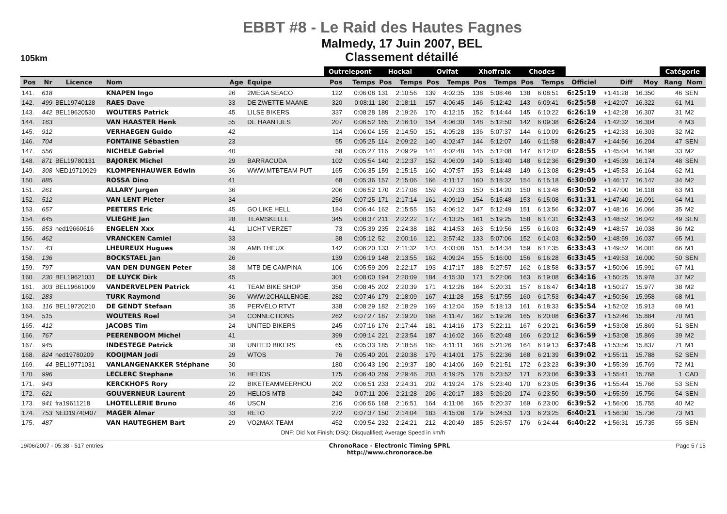EBBT #8 - Le Raid des Hautes Fagnes
105km
Malmedy, 17 Juin 2007, BEL
Classement détaillé
| | | | | | | Outrelepont | | Hockai | | Ovifat | | Xhoffraix | | Chodes | | | | | Catégorie | |
| --- | --- | --- | --- | --- | --- | --- | --- | --- | --- | --- | --- | --- | --- | --- | --- | --- | --- | --- | --- | --- |
| Pos | Nr | Licence | Nom | Age | Equipe | Pos | Temps | Pos | Temps | Pos | Temps | Pos | Temps | Pos | Temps | Officiel | Diff | Moy | Rang | Nom |
| 141. | 618 | | KNAPEN Ingo | 26 | 2MEGA SEACO | 122 | 0:06:08 | 131 | 2:10:56 | 139 | 4:02:35 | 138 | 5:08:46 | 138 | 6:08:51 | 6:25:19 | +1:41:28 | 16.350 | 46 | SEN |
| 142. | 499 | BEL19740128 | RAES Dave | 33 | DE ZWETTE MAANE | 320 | 0:08:11 | 180 | 2:18:11 | 157 | 4:06:45 | 146 | 5:12:42 | 143 | 6:09:41 | 6:25:58 | +1:42:07 | 16.322 | 61 | M1 |
| 143. | 442 | BEL19620530 | WOUTERS Patrick | 45 | LILSE BIKERS | 337 | 0:08:28 | 189 | 2:19:26 | 170 | 4:12:15 | 152 | 5:14:44 | 145 | 6:10:22 | 6:26:19 | +1:42:28 | 16.307 | 31 | M2 |
| 144. | 163 | | VAN HAASTER Henk | 55 | DE HAANTJES | 207 | 0:06:52 | 165 | 2:16:10 | 154 | 4:06:30 | 148 | 5:12:50 | 142 | 6:09:38 | 6:26:24 | +1:42:32 | 16.304 | 4 | M3 |
| 145. | 912 | | VERHAEGEN Guido | 42 | | 114 | 0:06:04 | 155 | 2:14:50 | 151 | 4:05:28 | 136 | 5:07:37 | 144 | 6:10:09 | 6:26:25 | +1:42:33 | 16.303 | 32 | M2 |
| 146. | 704 | | FONTAINE Sébastien | 23 | | 55 | 0:05:25 | 114 | 2:09:22 | 140 | 4:02:47 | 144 | 5:12:07 | 146 | 6:11:58 | 6:28:47 | +1:44:56 | 16.204 | 47 | SEN |
| 147. | 556 | | NICHELE Gabriel | 40 | | 58 | 0:05:27 | 116 | 2:09:29 | 141 | 4:02:48 | 145 | 5:12:08 | 147 | 6:12:02 | 6:28:55 | +1:45:04 | 16.198 | 33 | M2 |
| 148. | 871 | BEL19780131 | BAJOREK Michel | 29 | BARRACUDA | 102 | 0:05:54 | 140 | 2:12:37 | 152 | 4:06:09 | 149 | 5:13:40 | 148 | 6:12:36 | 6:29:30 | +1:45:39 | 16.174 | 48 | SEN |
| 149. | 308 | NED19710929 | KLOMPENHAUWER Edwin | 36 | WWW.MTBTEAM-PUT | 165 | 0:06:35 | 159 | 2:15:15 | 160 | 4:07:57 | 153 | 5:14:48 | 149 | 6:13:08 | 6:29:45 | +1:45:53 | 16.164 | 62 | M1 |
| 150. | 885 | | ROSSA Dino | 41 | | 68 | 0:05:36 | 157 | 2:15:06 | 166 | 4:11:17 | 160 | 5:18:32 | 154 | 6:15:18 | 6:30:09 | +1:46:17 | 16.147 | 34 | M2 |
| 151. | 261 | | ALLARY Jurgen | 36 | | 206 | 0:06:52 | 170 | 2:17:08 | 159 | 4:07:33 | 150 | 5:14:20 | 150 | 6:13:48 | 6:30:52 | +1:47:00 | 16.118 | 63 | M1 |
| 152. | 512 | | VAN LENT Pieter | 34 | | 256 | 0:07:25 | 171 | 2:17:14 | 161 | 4:09:19 | 154 | 5:15:48 | 153 | 6:15:08 | 6:31:31 | +1:47:40 | 16.091 | 64 | M1 |
| 153. | 657 | | PEETERS Eric | 45 | GO LIKE HELL | 184 | 0:06:44 | 162 | 2:15:55 | 153 | 4:06:12 | 147 | 5:12:49 | 151 | 6:13:56 | 6:32:07 | +1:48:16 | 16.066 | 35 | M2 |
| 154. | 645 | | VLIEGHE Jan | 28 | TEAMSKELLE | 345 | 0:08:37 | 211 | 2:22:22 | 177 | 4:13:25 | 161 | 5:19:25 | 158 | 6:17:31 | 6:32:43 | +1:48:52 | 16.042 | 49 | SEN |
| 155. | 853 | ned19660616 | ENGELEN Xxx | 41 | LICHT VERZET | 73 | 0:05:39 | 235 | 2:24:38 | 182 | 4:14:53 | 163 | 5:19:56 | 155 | 6:16:03 | 6:32:49 | +1:48:57 | 16.038 | 36 | M2 |
| 156. | 462 | | VRANCKEN Camiel | 33 | | 38 | 0:05:12 | 52 | 2:00:16 | 121 | 3:57:42 | 133 | 5:07:06 | 152 | 6:14:03 | 6:32:50 | +1:48:59 | 16.037 | 65 | M1 |
| 157. | 43 | | LHEUREUX Hugues | 39 | AMB THEUX | 142 | 0:06:20 | 133 | 2:11:32 | 143 | 4:03:08 | 151 | 5:14:34 | 159 | 6:17:35 | 6:33:43 | +1:49:52 | 16.001 | 66 | M1 |
| 158. | 136 | | BOCKSTAEL Jan | 26 | | 139 | 0:06:19 | 148 | 2:13:55 | 162 | 4:09:24 | 155 | 5:16:00 | 156 | 6:16:28 | 6:33:45 | +1:49:53 | 16.000 | 50 | SEN |
| 159. | 797 | | VAN DEN DUNGEN Peter | 38 | MTB DE CAMPINA | 106 | 0:05:59 | 209 | 2:22:17 | 193 | 4:17:17 | 188 | 5:27:57 | 162 | 6:18:58 | 6:33:57 | +1:50:06 | 15.991 | 67 | M1 |
| 160. | 230 | BEL19621031 | DE LUYCK Dirk | 45 | | 301 | 0:08:00 | 194 | 2:20:09 | 184 | 4:15:30 | 171 | 5:22:06 | 163 | 6:19:08 | 6:34:16 | +1:50:25 | 15.978 | 37 | M2 |
| 161. | 303 | BEL19661009 | VANDERVELPEN Patrick | 41 | TEAM BIKE SHOP | 356 | 0:08:45 | 202 | 2:20:39 | 171 | 4:12:26 | 164 | 5:20:31 | 157 | 6:16:47 | 6:34:18 | +1:50:27 | 15.977 | 38 | M2 |
| 162. | 283 | | TURK Raymond | 36 | WWW.2CHALLENGE. | 282 | 0:07:46 | 179 | 2:18:09 | 167 | 4:11:28 | 158 | 5:17:55 | 160 | 6:17:53 | 6:34:47 | +1:50:56 | 15.958 | 68 | M1 |
| 163. | 116 | BEL19720210 | DE GENDT Stefaan | 35 | PERVÉLO RTVT | 338 | 0:08:29 | 182 | 2:18:29 | 169 | 4:12:04 | 159 | 5:18:13 | 161 | 6:18:33 | 6:35:54 | +1:52:02 | 15.913 | 69 | M1 |
| 164. | 515 | | WOUTERS Roel | 34 | CONNECTIONS | 262 | 0:07:27 | 187 | 2:19:20 | 168 | 4:11:47 | 162 | 5:19:26 | 165 | 6:20:08 | 6:36:37 | +1:52:46 | 15.884 | 70 | M1 |
| 165. | 412 | | JACOBS Tim | 24 | UNITED BIKERS | 245 | 0:07:16 | 176 | 2:17:44 | 181 | 4:14:16 | 173 | 5:22:11 | 167 | 6:20:21 | 6:36:59 | +1:53:08 | 15.869 | 51 | SEN |
| 166. | 767 | | PEERENBOOM Michel | 41 | | 399 | 0:09:14 | 221 | 2:23:54 | 187 | 4:16:02 | 166 | 5:20:48 | 166 | 6:20:12 | 6:36:59 | +1:53:08 | 15.869 | 39 | M2 |
| 167. | 945 | | INDESTEGE Patrick | 38 | UNITED BIKERS | 65 | 0:05:33 | 185 | 2:18:58 | 165 | 4:11:11 | 168 | 5:21:26 | 164 | 6:19:13 | 6:37:48 | +1:53:56 | 15.837 | 71 | M1 |
| 168. | 824 | ned19780209 | KOOIJMAN Jodi | 29 | WTOS | 76 | 0:05:40 | 201 | 2:20:38 | 179 | 4:14:01 | 175 | 5:22:36 | 168 | 6:21:39 | 6:39:02 | +1:55:11 | 15.788 | 52 | SEN |
| 169. | 44 | BEL19771031 | VANLANGENAKKER Stéphane | 30 | | 180 | 0:06:43 | 190 | 2:19:37 | 180 | 4:14:06 | 169 | 5:21:51 | 172 | 6:23:23 | 6:39:30 | +1:55:39 | 15.769 | 72 | M1 |
| 170. | 996 | | LECLERC Stephane | 16 | HELIOS | 175 | 0:06:40 | 259 | 2:29:46 | 203 | 4:19:25 | 178 | 5:23:52 | 171 | 6:23:06 | 6:39:33 | +1:55:41 | 15.768 | 1 | CAD |
| 171. | 943 | | KERCKHOFS Rory | 22 | BIKETEAMMEERHOU | 202 | 0:06:51 | 233 | 2:24:31 | 202 | 4:19:24 | 176 | 5:23:40 | 170 | 6:23:05 | 6:39:36 | +1:55:44 | 15.766 | 53 | SEN |
| 172. | 621 | | GOUVERNEUR Laurent | 29 | HELIOS MTB | 242 | 0:07:11 | 206 | 2:21:28 | 206 | 4:20:17 | 183 | 5:26:20 | 174 | 6:23:50 | 6:39:50 | +1:55:59 | 15.756 | 54 | SEN |
| 173. | 941 | fra19611218 | LHOTELLERIE Bruno | 46 | USCN | 216 | 0:06:56 | 168 | 2:16:51 | 164 | 4:11:06 | 165 | 5:20:37 | 169 | 6:23:00 | 6:39:52 | +1:56:00 | 15.755 | 40 | M2 |
| 174. | 753 | NED19740407 | MAGER Almar | 33 | RETO | 272 | 0:07:37 | 150 | 2:14:04 | 183 | 4:15:08 | 179 | 5:24:53 | 173 | 6:23:25 | 6:40:21 | +1:56:30 | 15.736 | 73 | M1 |
| 175. | 487 | | VAN HAUTEGHEM Bart | 29 | VO2MAX-TEAM | 452 | 0:09:54 | 232 | 2:24:21 | 212 | 4:20:49 | 185 | 5:26:57 | 176 | 6:24:44 | 6:40:22 | +1:56:31 | 15.735 | 55 | SEN |
DNF: Did Not Finish; DSQ: Disqualified; Average Speed in km/h
19/06/2007 - 05:38 - 517 entries
ChronoRace - Electronic Timing SPRL
http://www.chronorace.be
Page 5 / 15